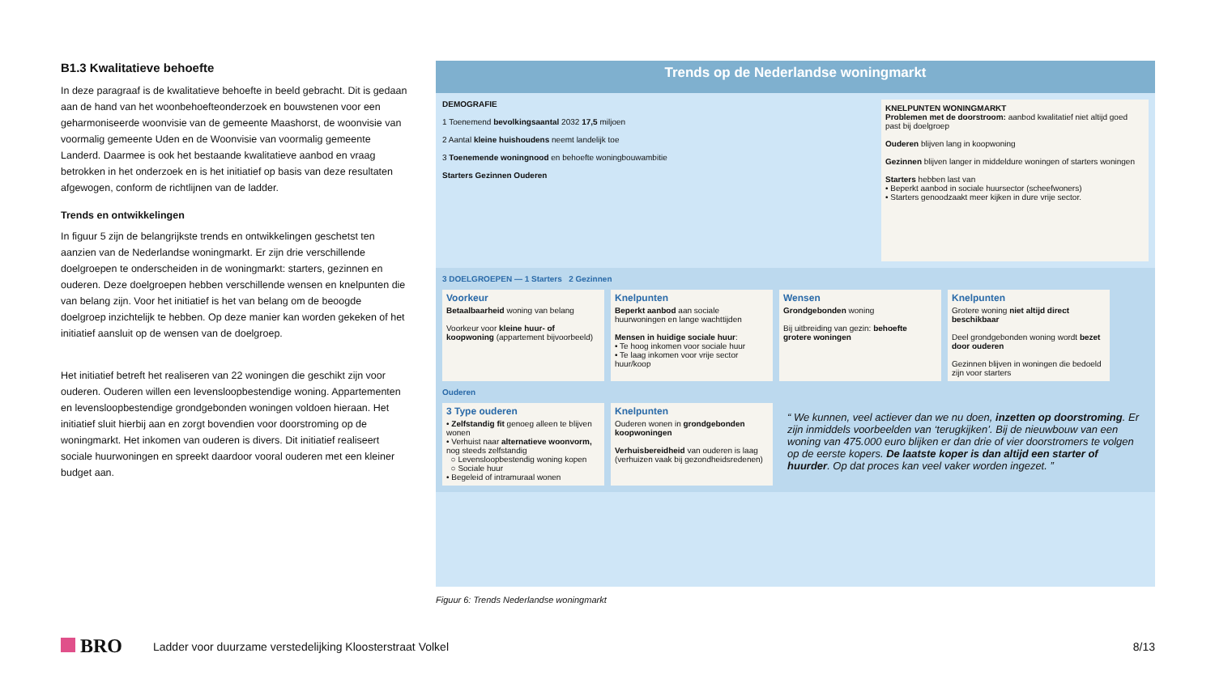B1.3 Kwalitatieve behoefte
In deze paragraaf is de kwalitatieve behoefte in beeld gebracht. Dit is gedaan aan de hand van het woonbehoefteonderzoek en bouwstenen voor een geharmoniseerde woonvisie van de gemeente Maashorst, de woonvisie van voormalig gemeente Uden en de Woonvisie van voormalig gemeente Landerd. Daarmee is ook het bestaande kwalitatieve aanbod en vraag betrokken in het onderzoek en is het initiatief op basis van deze resultaten afgewogen, conform de richtlijnen van de ladder.
Trends en ontwikkelingen
In figuur 5 zijn de belangrijkste trends en ontwikkelingen geschetst ten aanzien van de Nederlandse woningmarkt. Er zijn drie verschillende doelgroepen te onderscheiden in de woningmarkt: starters, gezinnen en ouderen. Deze doelgroepen hebben verschillende wensen en knelpunten die van belang zijn. Voor het initiatief is het van belang om de beoogde doelgroep inzichtelijk te hebben. Op deze manier kan worden gekeken of het initiatief aansluit op de wensen van de doelgroep.
Het initiatief betreft het realiseren van 22 woningen die geschikt zijn voor ouderen. Ouderen willen een levensloopbestendige woning. Appartementen en levensloopbestendige grondgebonden woningen voldoen hieraan. Het initiatief sluit hierbij aan en zorgt bovendien voor doorstroming op de woningmarkt. Het inkomen van ouderen is divers. Dit initiatief realiseert sociale huurwoningen en spreekt daardoor vooral ouderen met een kleiner budget aan.
Trends op de Nederlandse woningmarkt
DEMOGRAFIE
1 Toenemend bevolkingsaantal 2032 17,5 miljoen
2 Aantal kleine huishoudens neemt landelijk toe
3 Toenemende woningnood en behoefte woningbouwambitie
Starters Gezinnen Ouderen
KNELPUNTEN WONINGMARKT
Problemen met de doorstroom: aanbod kwalitatief niet altijd goed past bij doelgroep
Ouderen blijven lang in koopwoning
Gezinnen blijven langer in middeldure woningen of starters woningen
Starters hebben last van
• Beperkt aanbod in sociale huursector (scheefwoners)
• Starters genoodzaakt meer kijken in dure vrije sector.
3 DOELGROEPEN — 1 Starters 2 Gezinnen
Voorkeur
Betaalbaarheid woning van belang
Voorkeur voor kleine huur- of koopwoning (appartement bijvoorbeeld)
Knelpunten
Beperkt aanbod aan sociale huurwoningen en lange wachttijden
Mensen in huidige sociale huur:
• Te hoog inkomen voor sociale huur
• Te laag inkomen voor vrije sector huur/koop
Wensen
Grondgebonden woning
Bij uitbreiding van gezin: behoefte grotere woningen
Knelpunten
Grotere woning niet altijd direct beschikbaar
Deel grondgebonden woning wordt bezet door ouderen
Gezinnen blijven in woningen die bedoeld zijn voor starters
Ouderen
3 Type ouderen
• Zelfstandig fit genoeg alleen te blijven wonen
• Verhuist naar alternatieve woonvorm, nog steeds zelfstandig
○ Levensloopbestendig woning kopen
○ Sociale huur
• Begeleid of intramuraal wonen
Knelpunten
Ouderen wonen in grondgebonden koopwoningen
Verhuisbereidheid van ouderen is laag (verhuizen vaak bij gezondheidsredenen)
“ We kunnen, veel actiever dan we nu doen, inzetten op doorstroming. Er zijn inmiddels voorbeelden van ‘terugkijken’. Bij de nieuwbouw van een woning van 475.000 euro blijken er dan drie of vier doorstromers te volgen op de eerste kopers. De laatste koper is dan altijd een starter of huurder. Op dat proces kan veel vaker worden ingezet. ”
Figuur 6: Trends Nederlandse woningmarkt
BRO
Ladder voor duurzame verstedelijking Kloosterstraat Volkel
8/13